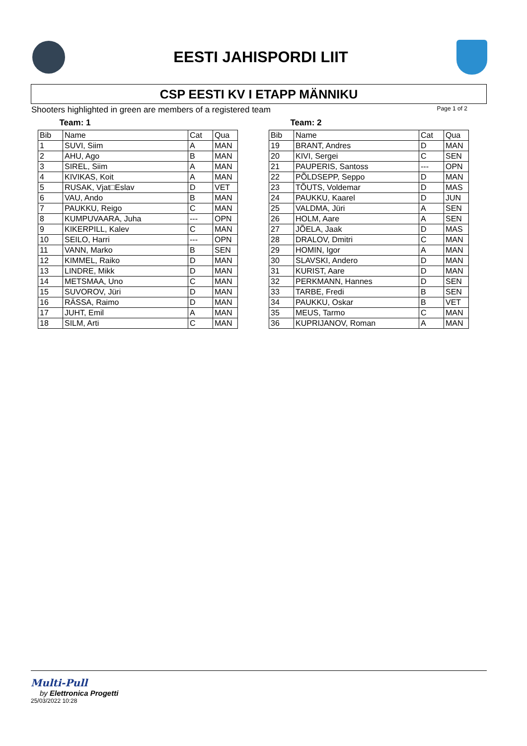EESTI JAHISPORDI LIIT
CSP EESTI KV I ETAPP MÄNNIKU
Shooters highlighted in green are members of a registered team Page 1 of 2
Team: 1
| Bib | Name | Cat | Qua |
| --- | --- | --- | --- |
| 1 | SUVI, Siim | A | MAN |
| 2 | AHU, Ago | B | MAN |
| 3 | SIREL, Siim | A | MAN |
| 4 | KIVIKAS, Koit | A | MAN |
| 5 | RUSAK, Vjat□Eslav | D | VET |
| 6 | VAU, Ando | B | MAN |
| 7 | PAUKKU, Reigo | C | MAN |
| 8 | KUMPUVAARA, Juha | --- | OPN |
| 9 | KIKERPILL, Kalev | C | MAN |
| 10 | SEILO, Harri | --- | OPN |
| 11 | VANN, Marko | B | SEN |
| 12 | KIMMEL, Raiko | D | MAN |
| 13 | LINDRE, Mikk | D | MAN |
| 14 | METSMAA, Uno | C | MAN |
| 15 | SUVOROV, Jüri | D | MAN |
| 16 | RÄSSA, Raimo | D | MAN |
| 17 | JUHT, Emil | A | MAN |
| 18 | SILM, Arti | C | MAN |
Team: 2
| Bib | Name | Cat | Qua |
| --- | --- | --- | --- |
| 19 | BRANT, Andres | D | MAN |
| 20 | KIVI, Sergei | C | SEN |
| 21 | PAUPERIS, Santoss | --- | OPN |
| 22 | PÕLDSEPP, Seppo | D | MAN |
| 23 | TÕUTS, Voldemar | D | MAS |
| 24 | PAUKKU, Kaarel | D | JUN |
| 25 | VALDMA, Jüri | A | SEN |
| 26 | HOLM, Aare | A | SEN |
| 27 | JÕELA, Jaak | D | MAS |
| 28 | DRALOV, Dmitri | C | MAN |
| 29 | HOMIN, Igor | A | MAN |
| 30 | SLAVSKI, Andero | D | MAN |
| 31 | KURIST, Aare | D | MAN |
| 32 | PERKMANN, Hannes | D | SEN |
| 33 | TARBE, Fredi | B | SEN |
| 34 | PAUKKU, Oskar | B | VET |
| 35 | MEUS, Tarmo | C | MAN |
| 36 | KUPRIJANOV, Roman | A | MAN |
Multi-Pull
by Elettronica Progetti
25/03/2022 10:28